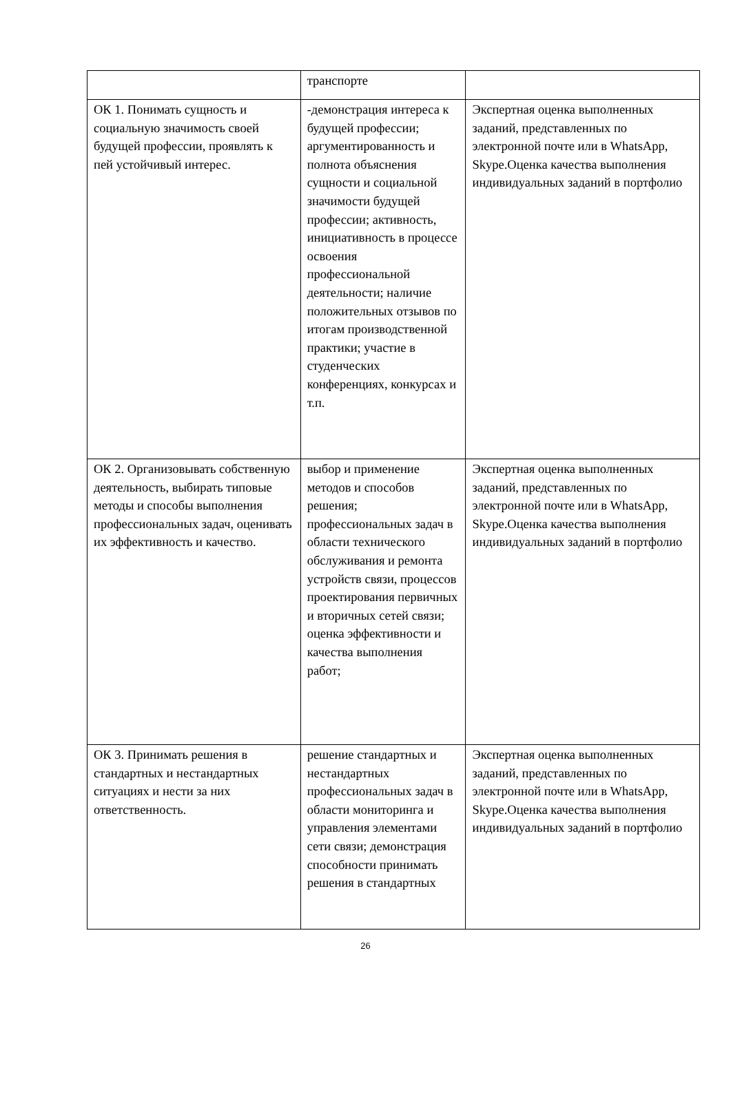| | транспорте | |
| ОК 1. Понимать сущность и социальную значимость своей будущей профессии, проявлять к пей устойчивый интерес. | -демонстрация интереса к будущей профессии; аргументированность и полнота объяснения сущности и социальной значимости будущей профессии; активность, инициативность в процессе освоения профессиональной деятельности; наличие положительных отзывов по итогам производственной практики; участие в студенческих конференциях, конкурсах и т.п. | Экспертная оценка выполненных заданий, представленных по электронной почте или в WhatsApp, Skype.Оценка качества выполнения индивидуальных заданий в портфолио |
| ОК 2. Организовывать собственную деятельность, выбирать типовые методы и способы выполнения профессиональных задач, оценивать их эффективность и качество. | выбор и применение методов и способов решения; профессиональных задач в области технического обслуживания и ремонта устройств связи, процессов проектирования первичных и вторичных сетей связи; оценка эффективности и качества выполнения работ; | Экспертная оценка выполненных заданий, представленных по электронной почте или в WhatsApp, Skype.Оценка качества выполнения индивидуальных заданий в портфолио |
| ОК 3. Принимать решения в стандартных и нестандартных ситуациях и нести за них ответственность. | решение стандартных и нестандартных профессиональных задач в области мониторинга и управления элементами сети связи; демонстрация способности принимать решения в стандартных | Экспертная оценка выполненных заданий, представленных по электронной почте или в WhatsApp, Skype.Оценка качества выполнения индивидуальных заданий в портфолио |
26